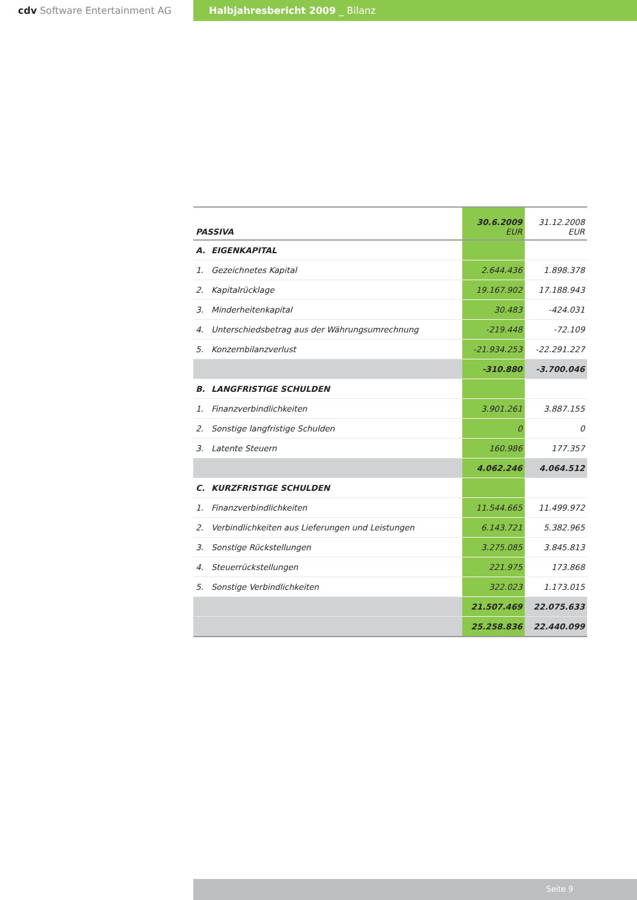cdv Software Entertainment AG Halbjahresbericht 2009 _ Bilanz
| PASSIVA | 30.6.2009 EUR | 31.12.2008 EUR |
| A. EIGENKAPITAL | | |
| 1. Gezeichnetes Kapital | 2.644.436 | 1.898.378 |
| 2. Kapitalrücklage | 19.167.902 | 17.188.943 |
| 3. Minderheitenkapital | 30.483 | -424.031 |
| 4. Unterschiedsbetrag aus der Währungsumrechnung | -219.448 | -72.109 |
| 5. Konzernbilanzverlust | -21.934.253 | -22.291.227 |
| | -310.880 | -3.700.046 |
| B. LANGFRISTIGE SCHULDEN | | |
| 1. Finanzverbindlichkeiten | 3.901.261 | 3.887.155 |
| 2. Sonstige langfristige Schulden | 0 | 0 |
| 3. Latente Steuern | 160.986 | 177.357 |
| | 4.062.246 | 4.064.512 |
| C. KURZFRISTIGE SCHULDEN | | |
| 1. Finanzverbindlichkeiten | 11.544.665 | 11.499.972 |
| 2. Verbindlichkeiten aus Lieferungen und Leistungen | 6.143.721 | 5.382.965 |
| 3. Sonstige Rückstellungen | 3.275.085 | 3.845.813 |
| 4. Steuerrückstellungen | 221.975 | 173.868 |
| 5. Sonstige Verbindlichkeiten | 322.023 | 1.173.015 |
| | 21.507.469 | 22.075.633 |
| | 25.258.836 | 22.440.099 |
Seite 9